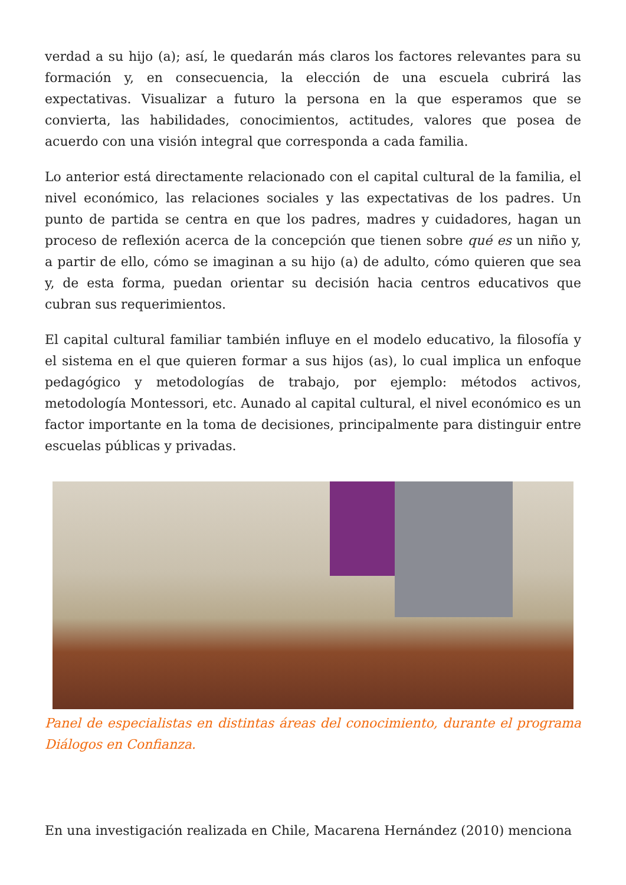verdad a su hijo (a); así, le quedarán más claros los factores relevantes para su formación y, en consecuencia, la elección de una escuela cubrirá las expectativas. Visualizar a futuro la persona en la que esperamos que se convierta, las habilidades, conocimientos, actitudes, valores que posea de acuerdo con una visión integral que corresponda a cada familia.
Lo anterior está directamente relacionado con el capital cultural de la familia, el nivel económico, las relaciones sociales y las expectativas de los padres. Un punto de partida se centra en que los padres, madres y cuidadores, hagan un proceso de reflexión acerca de la concepción que tienen sobre qué es un niño y, a partir de ello, cómo se imaginan a su hijo (a) de adulto, cómo quieren que sea y, de esta forma, puedan orientar su decisión hacia centros educativos que cubran sus requerimientos.
El capital cultural familiar también influye en el modelo educativo, la filosofía y el sistema en el que quieren formar a sus hijos (as), lo cual implica un enfoque pedagógico y metodologías de trabajo, por ejemplo: métodos activos, metodología Montessori, etc. Aunado al capital cultural, el nivel económico es un factor importante en la toma de decisiones, principalmente para distinguir entre escuelas públicas y privadas.
Panel de especialistas en distintas áreas del conocimiento, durante el programa Diálogos en Confianza.
En una investigación realizada en Chile, Macarena Hernández (2010) menciona